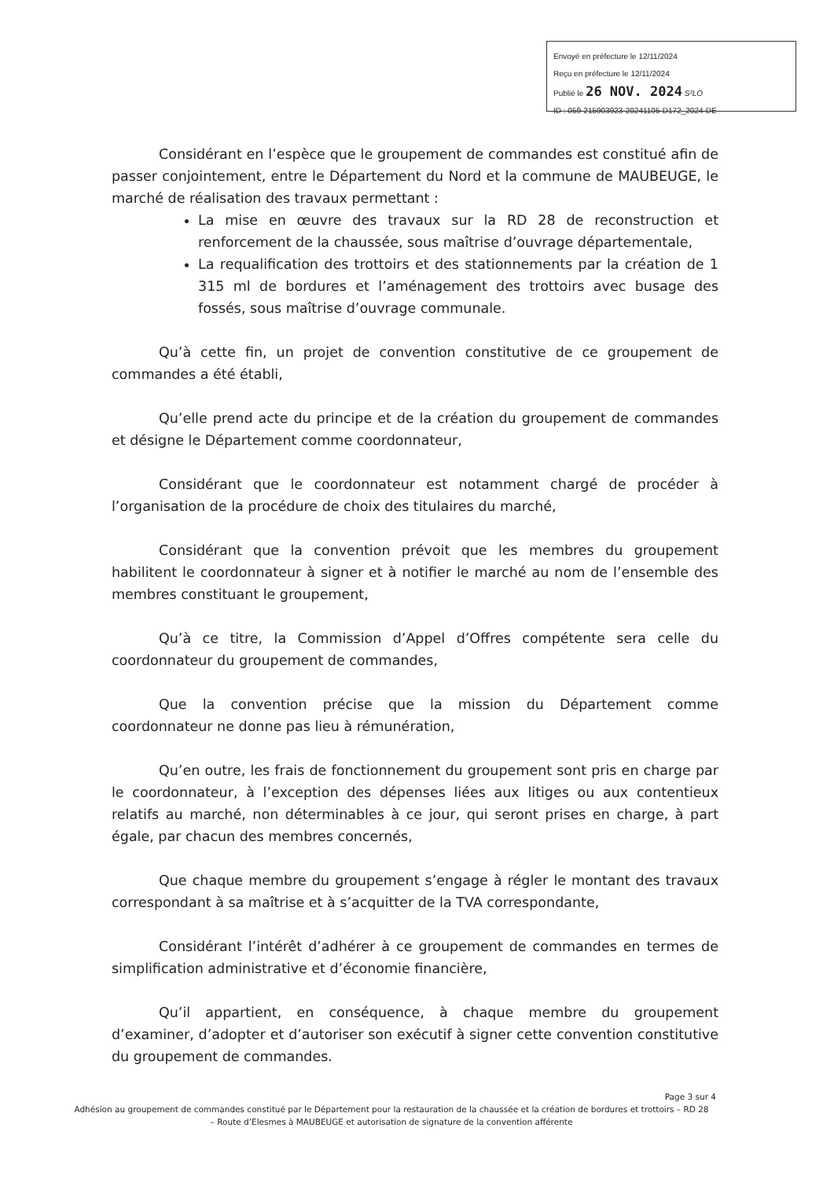Envoyé en préfecture le 12/11/2024
Reçu en préfecture le 12/11/2024
Publié le 26 NOV. 2024 S²LO
ID : 059-215903923-20241105-D172_2024-DE
Considérant en l’espèce que le groupement de commandes est constitué afin de passer conjointement, entre le Département du Nord et la commune de MAUBEUGE, le marché de réalisation des travaux permettant :
La mise en œuvre des travaux sur la RD 28 de reconstruction et renforcement de la chaussée, sous maîtrise d’ouvrage départementale,
La requalification des trottoirs et des stationnements par la création de 1 315 ml de bordures et l’aménagement des trottoirs avec busage des fossés, sous maîtrise d’ouvrage communale.
Qu’à cette fin, un projet de convention constitutive de ce groupement de commandes a été établi,
Qu’elle prend acte du principe et de la création du groupement de commandes et désigne le Département comme coordonnateur,
Considérant que le coordonnateur est notamment chargé de procéder à l’organisation de la procédure de choix des titulaires du marché,
Considérant que la convention prévoit que les membres du groupement habilitent le coordonnateur à signer et à notifier le marché au nom de l’ensemble des membres constituant le groupement,
Qu’à ce titre, la Commission d’Appel d’Offres compétente sera celle du coordonnateur du groupement de commandes,
Que la convention précise que la mission du Département comme coordonnateur ne donne pas lieu à rémunération,
Qu’en outre, les frais de fonctionnement du groupement sont pris en charge par le coordonnateur, à l’exception des dépenses liées aux litiges ou aux contentieux relatifs au marché, non déterminables à ce jour, qui seront prises en charge, à part égale, par chacun des membres concernés,
Que chaque membre du groupement s’engage à régler le montant des travaux correspondant à sa maîtrise et à s’acquitter de la TVA correspondante,
Considérant l’intérêt d’adhérer à ce groupement de commandes en termes de simplification administrative et d’économie financière,
Qu’il appartient, en conséquence, à chaque membre du groupement d’examiner, d’adopter et d’autoriser son exécutif à signer cette convention constitutive du groupement de commandes.
Page 3 sur 4
Adhésion au groupement de commandes constitué par le Département pour la restauration de la chaussée et la création de bordures et trottoirs – RD 28
– Route d’Elesmes à MAUBEUGE et autorisation de signature de la convention afférente